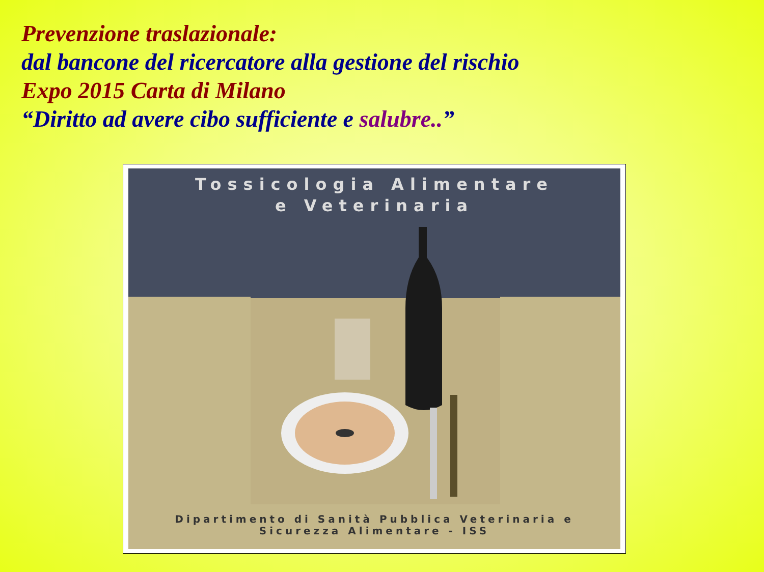Prevenzione traslazionale:
dal bancone del ricercatore alla gestione del rischio
Expo 2015 Carta di Milano
“Diritto ad avere cibo sufficiente e salubre..”
Tossicologia Alimentare
e Veterinaria
Dipartimento di Sanità Pubblica Veterinaria e
Sicurezza Alimentare - ISS